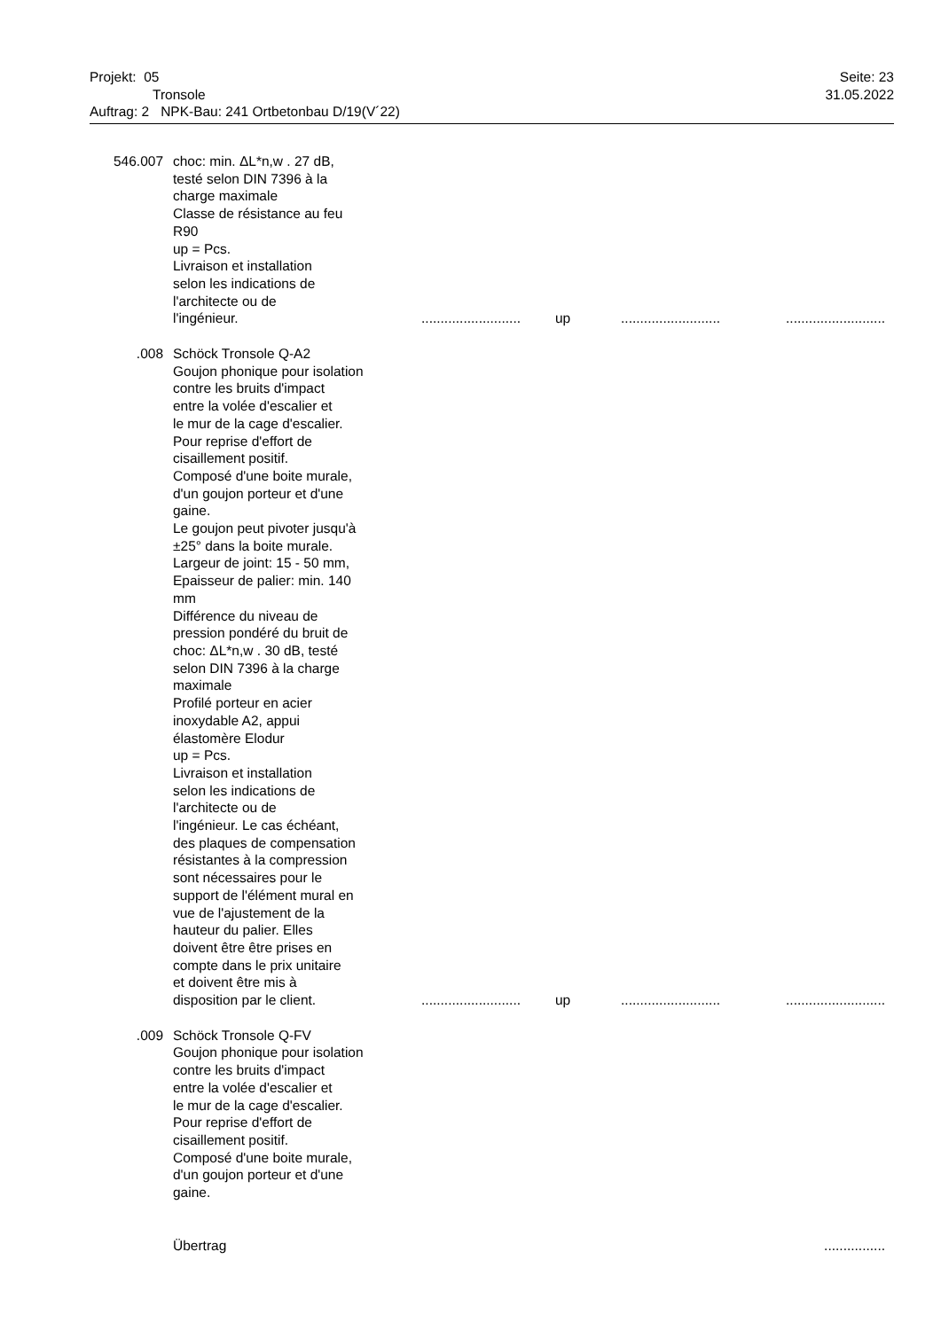Projekt: 05 Seite: 23
Tronsole 31.05.2022
Auftrag: 2 NPK-Bau: 241 Ortbetonbau D/19(V´22)
| 546.007 | choc: min. ΔL*n,w . 27 dB, testé selon DIN 7396 à la charge maximale Classe de résistance au feu R90 up = Pcs. Livraison et installation selon les indications de l'architecte ou de l'ingénieur. | .......................... | up | .......................... | .......................... |
| .008 | Schöck Tronsole Q-A2 Goujon phonique pour isolation contre les bruits d'impact entre la volée d'escalier et le mur de la cage d'escalier. Pour reprise d'effort de cisaillement positif. Composé d'une boite murale, d'un goujon porteur et d'une gaine. Le goujon peut pivoter jusqu'à ±25° dans la boite murale. Largeur de joint: 15 - 50 mm, Epaisseur de palier: min. 140 mm Différence du niveau de pression pondéré du bruit de choc: ΔL*n,w . 30 dB, testé selon DIN 7396 à la charge maximale Profilé porteur en acier inoxydable A2, appui élastomère Elodur up = Pcs. Livraison et installation selon les indications de l'architecte ou de l'ingénieur. Le cas échéant, des plaques de compensation résistantes à la compression sont nécessaires pour le support de l'élément mural en vue de l'ajustement de la hauteur du palier. Elles doivent être être prises en compte dans le prix unitaire et doivent être mis à disposition par le client. | .......................... | up | .......................... | .......................... |
| .009 | Schöck Tronsole Q-FV Goujon phonique pour isolation contre les bruits d'impact entre la volée d'escalier et le mur de la cage d'escalier. Pour reprise d'effort de cisaillement positif. Composé d'une boite murale, d'un goujon porteur et d'une gaine. | | | | |
| | Übertrag | | | | ................ |